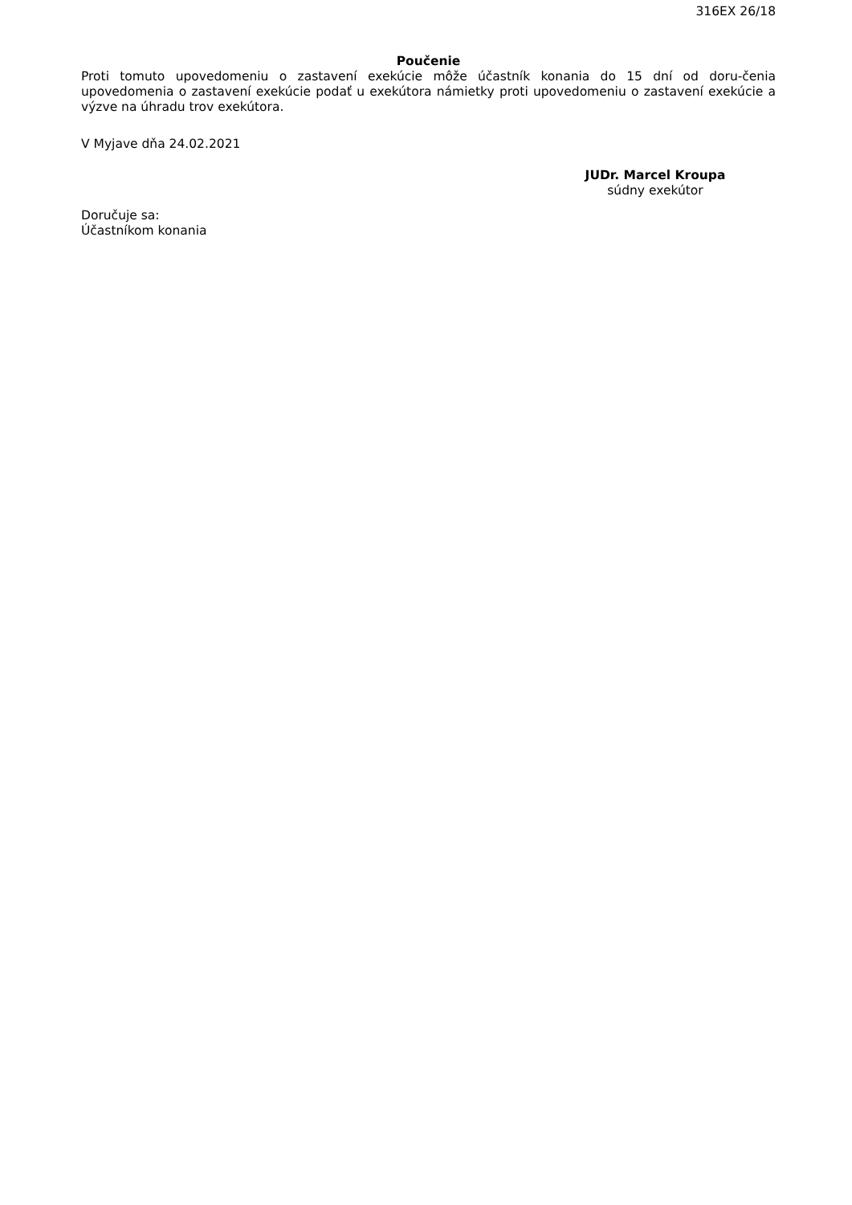316EX 26/18
Poučenie
Proti tomuto upovedomeniu o zastavení exekúcie môže účastník konania do 15 dní od doru-čenia upovedomenia o zastavení exekúcie podať u exekútora námietky proti upovedomeniu o zastavení exekúcie a výzve na úhradu trov exekútora.
V Myjave dňa 24.02.2021
JUDr. Marcel Kroupa
súdny exekútor
Doručuje sa:
Účastníkom konania